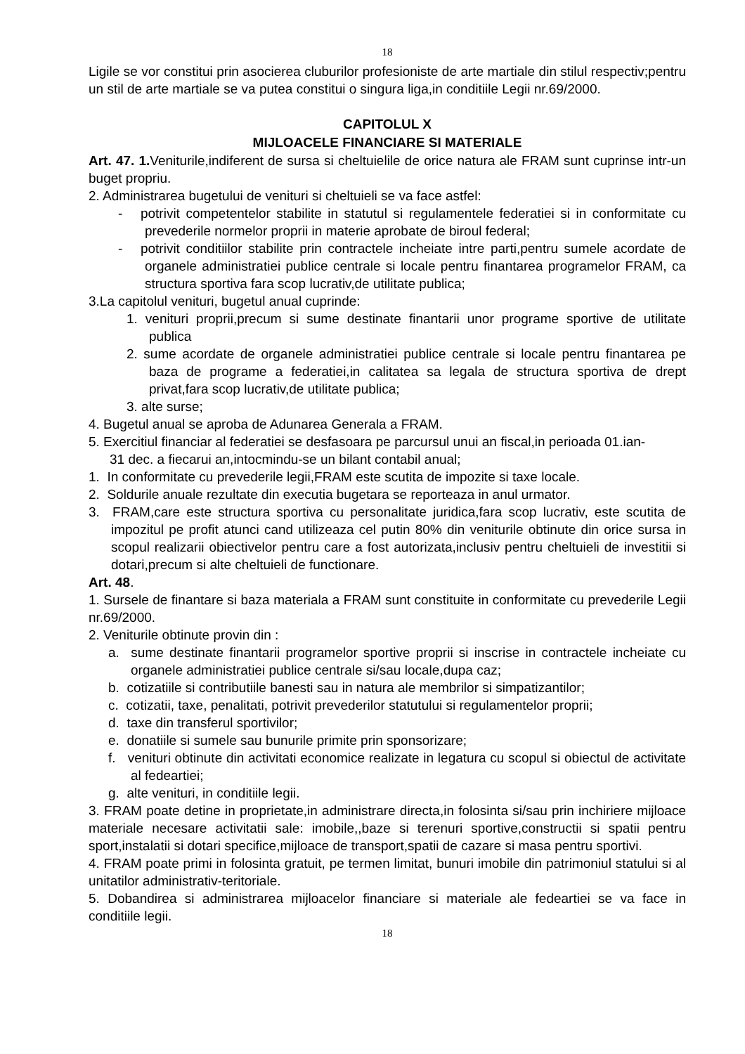18
Ligile se vor constitui prin asocierea cluburilor profesioniste de arte martiale din stilul respectiv;pentru un stil de arte martiale se va putea constitui o singura liga,in conditiile Legii nr.69/2000.
CAPITOLUL X
MIJLOACELE FINANCIARE SI MATERIALE
Art. 47. 1. Veniturile,indiferent de sursa si cheltuielile de orice natura ale FRAM sunt cuprinse intr-un buget propriu.
2. Administrarea bugetului de venituri si cheltuieli se va face astfel:
- potrivit competentelor stabilite in statutul si regulamentele federatiei si in conformitate cu prevederile normelor proprii in materie aprobate de biroul federal;
- potrivit conditiilor stabilite prin contractele incheiate intre parti,pentru sumele acordate de organele administratiei publice centrale si locale pentru finantarea programelor FRAM, ca structura sportiva fara scop lucrativ,de utilitate publica;
3.La capitolul venituri, bugetul anual cuprinde:
1. venituri proprii,precum si sume destinate finantarii unor programe sportive de utilitate publica
2. sume acordate de organele administratiei publice centrale si locale pentru finantarea pe baza de programe a federatiei,in calitatea sa legala de structura sportiva de drept privat,fara scop lucrativ,de utilitate publica;
3. alte surse;
4. Bugetul anual se aproba de Adunarea Generala a FRAM.
5. Exercitiul financiar al federatiei se desfasoara pe parcursul unui an fiscal,in perioada 01.ian-
31 dec. a fiecarui an,intocmindu-se un bilant contabil anual;
1. In conformitate cu prevederile legii,FRAM este scutita de impozite si taxe locale.
2. Soldurile anuale rezultate din executia bugetara se reporteaza in anul urmator.
3. FRAM,care este structura sportiva cu personalitate juridica,fara scop lucrativ, este scutita de impozitul pe profit atunci cand utilizeaza cel putin 80% din veniturile obtinute din orice sursa in scopul realizarii obiectivelor pentru care a fost autorizata,inclusiv pentru cheltuieli de investitii si dotari,precum si alte cheltuieli de functionare.
Art. 48.
1. Sursele de finantare si baza materiala a FRAM sunt constituite in conformitate cu prevederile Legii nr.69/2000.
2. Veniturile obtinute provin din :
a. sume destinate finantarii programelor sportive proprii si inscrise in contractele incheiate cu organele administratiei publice centrale si/sau locale,dupa caz;
b. cotizatiile si contributiile banesti sau in natura ale membrilor si simpatizantilor;
c. cotizatii, taxe, penalitati, potrivit prevederilor statutului si regulamentelor proprii;
d. taxe din transferul sportivilor;
e. donatiile si sumele sau bunurile primite prin sponsorizare;
f. venituri obtinute din activitati economice realizate in legatura cu scopul si obiectul de activitate al fedeartiei;
g. alte venituri, in conditiile legii.
3. FRAM poate detine in proprietate,in administrare directa,in folosinta si/sau prin inchiriere mijloace materiale necesare activitatii sale: imobile,,baze si terenuri sportive,constructii si spatii pentru sport,instalatii si dotari specifice,mijloace de transport,spatii de cazare si masa pentru sportivi.
4. FRAM poate primi in folosinta gratuit, pe termen limitat, bunuri imobile din patrimoniul statului si al unitatilor administrativ-teritoriale.
5. Dobandirea si administrarea mijloacelor financiare si materiale ale fedeartiei se va face in conditiile legii.
18